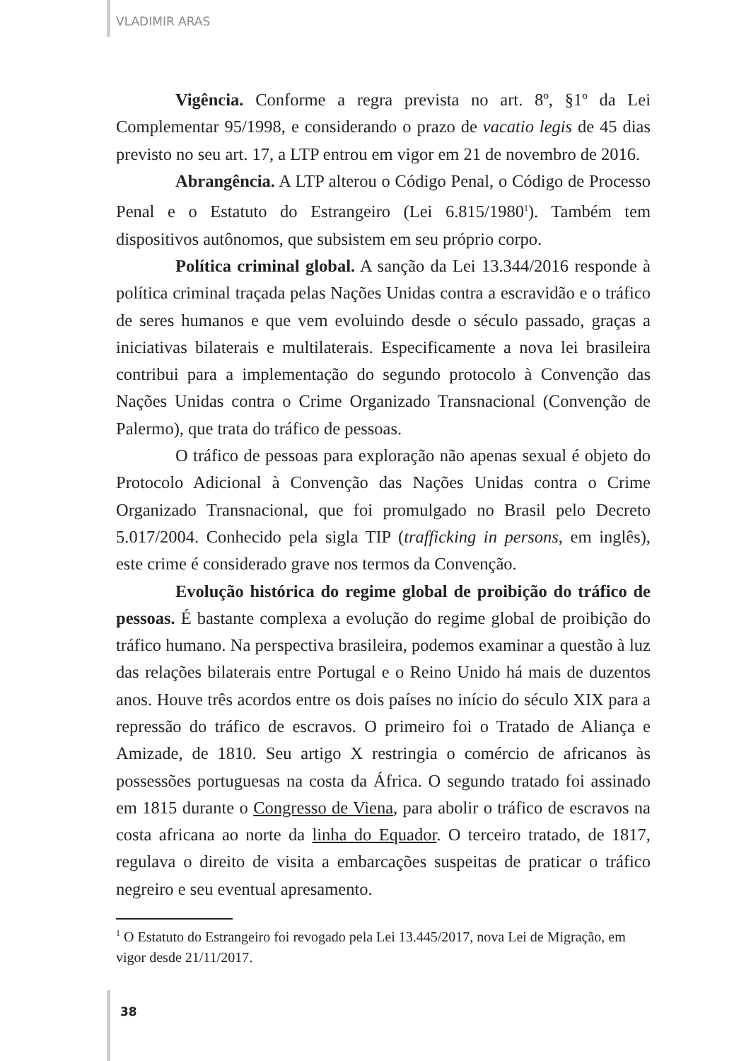VLADIMIR ARAS
Vigência. Conforme a regra prevista no art. 8º, §1º da Lei Complementar 95/1998, e considerando o prazo de vacatio legis de 45 dias previsto no seu art. 17, a LTP entrou em vigor em 21 de novembro de 2016.
Abrangência. A LTP alterou o Código Penal, o Código de Processo Penal e o Estatuto do Estrangeiro (Lei 6.815/1980<sup>1</sup>). Também tem dispositivos autônomos, que subsistem em seu próprio corpo.
Política criminal global. A sanção da Lei 13.344/2016 responde à política criminal traçada pelas Nações Unidas contra a escravidão e o tráfico de seres humanos e que vem evoluindo desde o século passado, graças a iniciativas bilaterais e multilaterais. Especificamente a nova lei brasileira contribui para a implementação do segundo protocolo à Convenção das Nações Unidas contra o Crime Organizado Transnacional (Convenção de Palermo), que trata do tráfico de pessoas.
O tráfico de pessoas para exploração não apenas sexual é objeto do Protocolo Adicional à Convenção das Nações Unidas contra o Crime Organizado Transnacional, que foi promulgado no Brasil pelo Decreto 5.017/2004. Conhecido pela sigla TIP (trafficking in persons, em inglês), este crime é considerado grave nos termos da Convenção.
Evolução histórica do regime global de proibição do tráfico de pessoas. É bastante complexa a evolução do regime global de proibição do tráfico humano. Na perspectiva brasileira, podemos examinar a questão à luz das relações bilaterais entre Portugal e o Reino Unido há mais de duzentos anos. Houve três acordos entre os dois países no início do século XIX para a repressão do tráfico de escravos. O primeiro foi o Tratado de Aliança e Amizade, de 1810. Seu artigo X restringia o comércio de africanos às possessões portuguesas na costa da África. O segundo tratado foi assinado em 1815 durante o Congresso de Viena, para abolir o tráfico de escravos na costa africana ao norte da linha do Equador. O terceiro tratado, de 1817, regulava o direito de visita a embarcações suspeitas de praticar o tráfico negreiro e seu eventual apresamento.
<sup>1</sup> O Estatuto do Estrangeiro foi revogado pela Lei 13.445/2017, nova Lei de Migração, em vigor desde 21/11/2017.
38